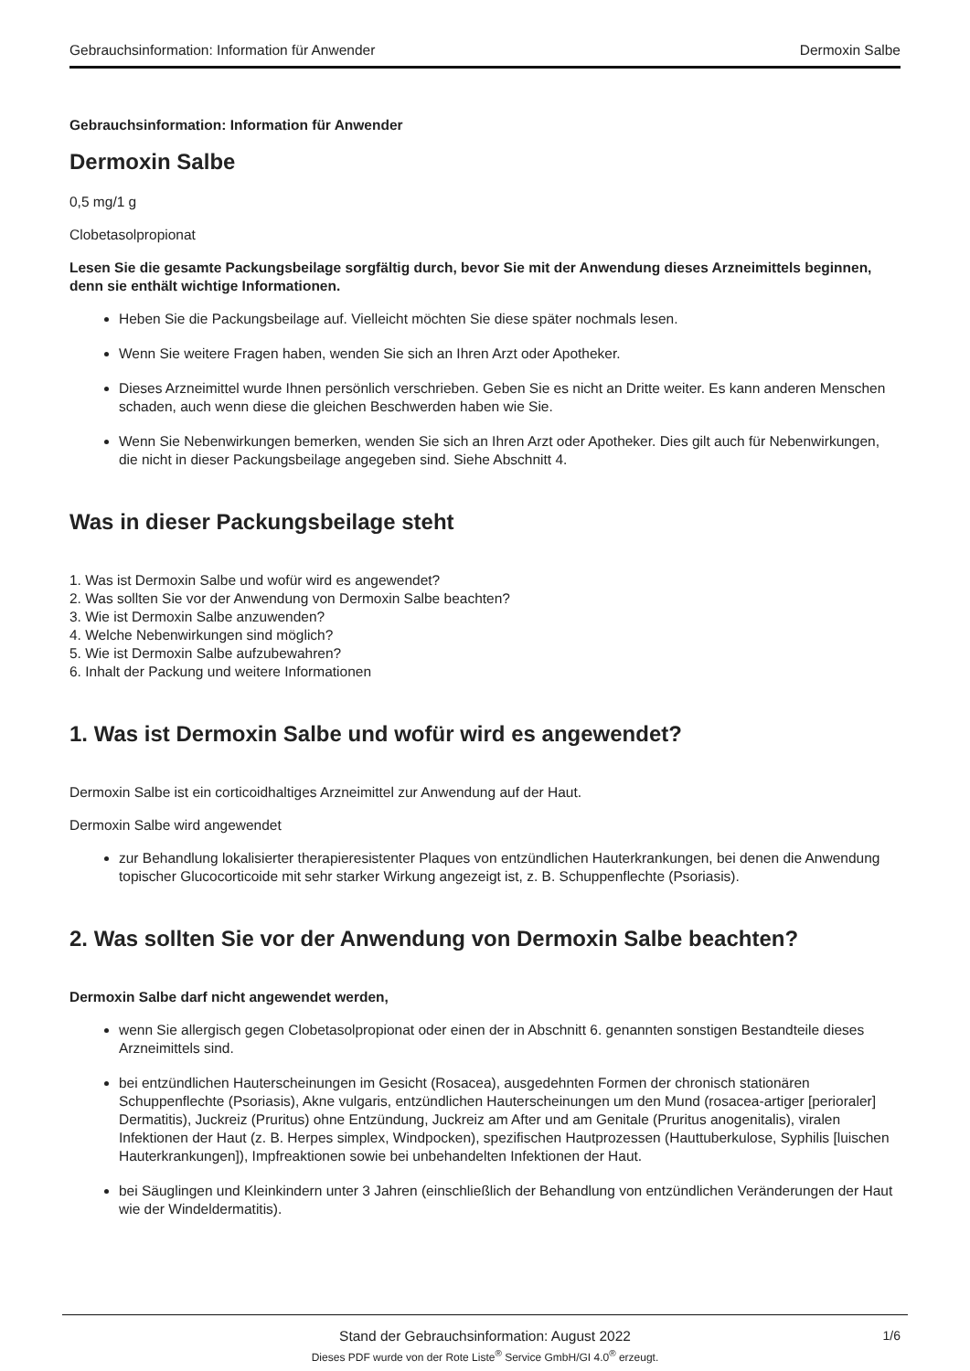Gebrauchsinformation: Information für Anwender Dermoxin Salbe
Gebrauchsinformation: Information für Anwender
Dermoxin Salbe
0,5 mg/1 g
Clobetasolpropionat
Lesen Sie die gesamte Packungsbeilage sorgfältig durch, bevor Sie mit der Anwendung dieses Arzneimittels beginnen, denn sie enthält wichtige Informationen.
Heben Sie die Packungsbeilage auf. Vielleicht möchten Sie diese später nochmals lesen.
Wenn Sie weitere Fragen haben, wenden Sie sich an Ihren Arzt oder Apotheker.
Dieses Arzneimittel wurde Ihnen persönlich verschrieben. Geben Sie es nicht an Dritte weiter. Es kann anderen Menschen schaden, auch wenn diese die gleichen Beschwerden haben wie Sie.
Wenn Sie Nebenwirkungen bemerken, wenden Sie sich an Ihren Arzt oder Apotheker. Dies gilt auch für Nebenwirkungen, die nicht in dieser Packungsbeilage angegeben sind. Siehe Abschnitt 4.
Was in dieser Packungsbeilage steht
1. Was ist Dermoxin Salbe und wofür wird es angewendet?
2. Was sollten Sie vor der Anwendung von Dermoxin Salbe beachten?
3. Wie ist Dermoxin Salbe anzuwenden?
4. Welche Nebenwirkungen sind möglich?
5. Wie ist Dermoxin Salbe aufzubewahren?
6. Inhalt der Packung und weitere Informationen
1. Was ist Dermoxin Salbe und wofür wird es angewendet?
Dermoxin Salbe ist ein corticoidhaltiges Arzneimittel zur Anwendung auf der Haut.
Dermoxin Salbe wird angewendet
zur Behandlung lokalisierter therapieresistenter Plaques von entzündlichen Hauterkrankungen, bei denen die Anwendung topischer Glucocorticoide mit sehr starker Wirkung angezeigt ist, z. B. Schuppenflechte (Psoriasis).
2. Was sollten Sie vor der Anwendung von Dermoxin Salbe beachten?
Dermoxin Salbe darf nicht angewendet werden,
wenn Sie allergisch gegen Clobetasolpropionat oder einen der in Abschnitt 6. genannten sonstigen Bestandteile dieses Arzneimittels sind.
bei entzündlichen Hauterscheinungen im Gesicht (Rosacea), ausgedehnten Formen der chronisch stationären Schuppenflechte (Psoriasis), Akne vulgaris, entzündlichen Hauterscheinungen um den Mund (rosacea-artiger [perioraler] Dermatitis), Juckreiz (Pruritus) ohne Entzündung, Juckreiz am After und am Genitale (Pruritus anogenitalis), viralen Infektionen der Haut (z. B. Herpes simplex, Windpocken), spezifischen Hautprozessen (Hauttuberkulose, Syphilis [luischen Hauterkrankungen]), Impfreaktionen sowie bei unbehandelten Infektionen der Haut.
bei Säuglingen und Kleinkindern unter 3 Jahren (einschließlich der Behandlung von entzündlichen Veränderungen der Haut wie der Windeldermatitis).
Stand der Gebrauchsinformation: August 2022
1/6
Dieses PDF wurde von der Rote Liste<sup>®</sup> Service GmbH/GI 4.0<sup>®</sup> erzeugt.